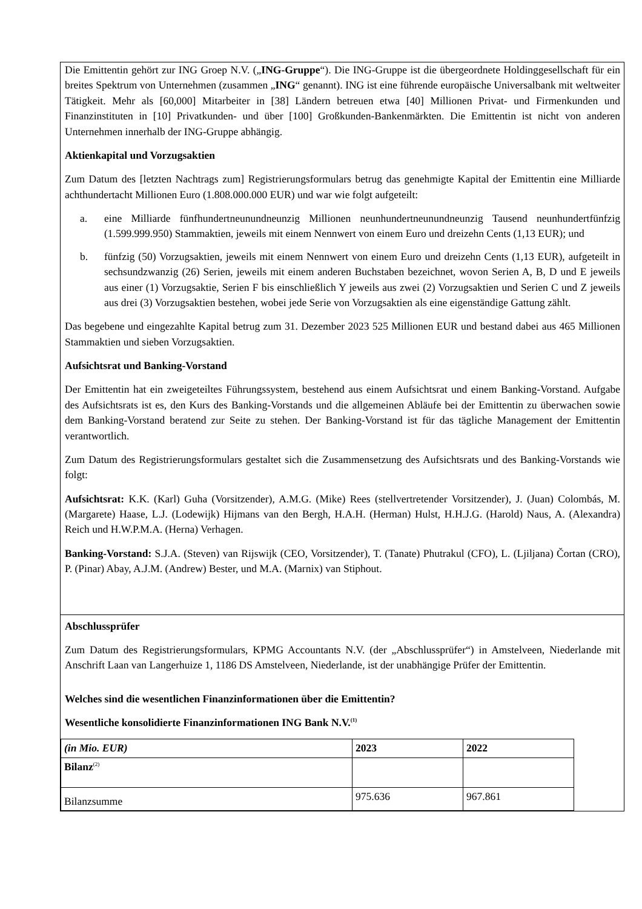Die Emittentin gehört zur ING Groep N.V. („ING-Gruppe“). Die ING-Gruppe ist die übergeordnete Holdinggesellschaft für ein breites Spektrum von Unternehmen (zusammen „ING“ genannt). ING ist eine führende europäische Universalbank mit weltweiter Tätigkeit. Mehr als [60,000] Mitarbeiter in [38] Ländern betreuen etwa [40] Millionen Privat- und Firmenkunden und Finanzinstituten in [10] Privatkunden- und über [100] Großkunden-Bankenmärkten. Die Emittentin ist nicht von anderen Unternehmen innerhalb der ING-Gruppe abhängig.
Aktienkapital und Vorzugsaktien
Zum Datum des [letzten Nachtrags zum] Registrierungsformulars betrug das genehmigte Kapital der Emittentin eine Milliarde achthundertacht Millionen Euro (1.808.000.000 EUR) und war wie folgt aufgeteilt:
a. eine Milliarde fünfhundertneunundneunzig Millionen neunhundertneunundneunzig Tausend neunhundertfünfzig (1.599.999.950) Stammaktien, jeweils mit einem Nennwert von einem Euro und dreizehn Cents (1,13 EUR); und
b. fünfzig (50) Vorzugsaktien, jeweils mit einem Nennwert von einem Euro und dreizehn Cents (1,13 EUR), aufgeteilt in sechsundzwanzig (26) Serien, jeweils mit einem anderen Buchstaben bezeichnet, wovon Serien A, B, D und E jeweils aus einer (1) Vorzugsaktie, Serien F bis einschließlich Y jeweils aus zwei (2) Vorzugsaktien und Serien C und Z jeweils aus drei (3) Vorzugsaktien bestehen, wobei jede Serie von Vorzugsaktien als eine eigenständige Gattung zählt.
Das begebene und eingezahlte Kapital betrug zum 31. Dezember 2023 525 Millionen EUR und bestand dabei aus 465 Millionen Stammaktien und sieben Vorzugsaktien.
Aufsichtsrat und Banking-Vorstand
Der Emittentin hat ein zweigeteiltes Führungssystem, bestehend aus einem Aufsichtsrat und einem Banking-Vorstand. Aufgabe des Aufsichtsrats ist es, den Kurs des Banking-Vorstands und die allgemeinen Abläufe bei der Emittentin zu überwachen sowie dem Banking-Vorstand beratend zur Seite zu stehen. Der Banking-Vorstand ist für das tägliche Management der Emittentin verantwortlich.
Zum Datum des Registrierungsformulars gestaltet sich die Zusammensetzung des Aufsichtsrats und des Banking-Vorstands wie folgt:
Aufsichtsrat: K.K. (Karl) Guha (Vorsitzender), A.M.G. (Mike) Rees (stellvertretender Vorsitzender), J. (Juan) Colombás, M. (Margarete) Haase, L.J. (Lodewijk) Hijmans van den Bergh, H.A.H. (Herman) Hulst, H.H.J.G. (Harold) Naus, A. (Alexandra) Reich und H.W.P.M.A. (Herna) Verhagen.
Banking-Vorstand: S.J.A. (Steven) van Rijswijk (CEO, Vorsitzender), T. (Tanate) Phutrakul (CFO), L. (Ljiljana) Čortan (CRO), P. (Pinar) Abay, A.J.M. (Andrew) Bester, und M.A. (Marnix) van Stiphout.
Abschlussprüfer
Zum Datum des Registrierungsformulars, KPMG Accountants N.V. (der „Abschlussprüfer“) in Amstelveen, Niederlande mit Anschrift Laan van Langerhuize 1, 1186 DS Amstelveen, Niederlande, ist der unabhängige Prüfer der Emittentin.
Welches sind die wesentlichen Finanzinformationen über die Emittentin?
Wesentliche konsolidierte Finanzinformationen ING Bank N.V.<sup>(1)</sup>
| (in Mio. EUR) | 2023 | 2022 |
| Bilanz<sup>(2)</sup> | | |
| Bilanzsumme | 975.636 | 967.861 |